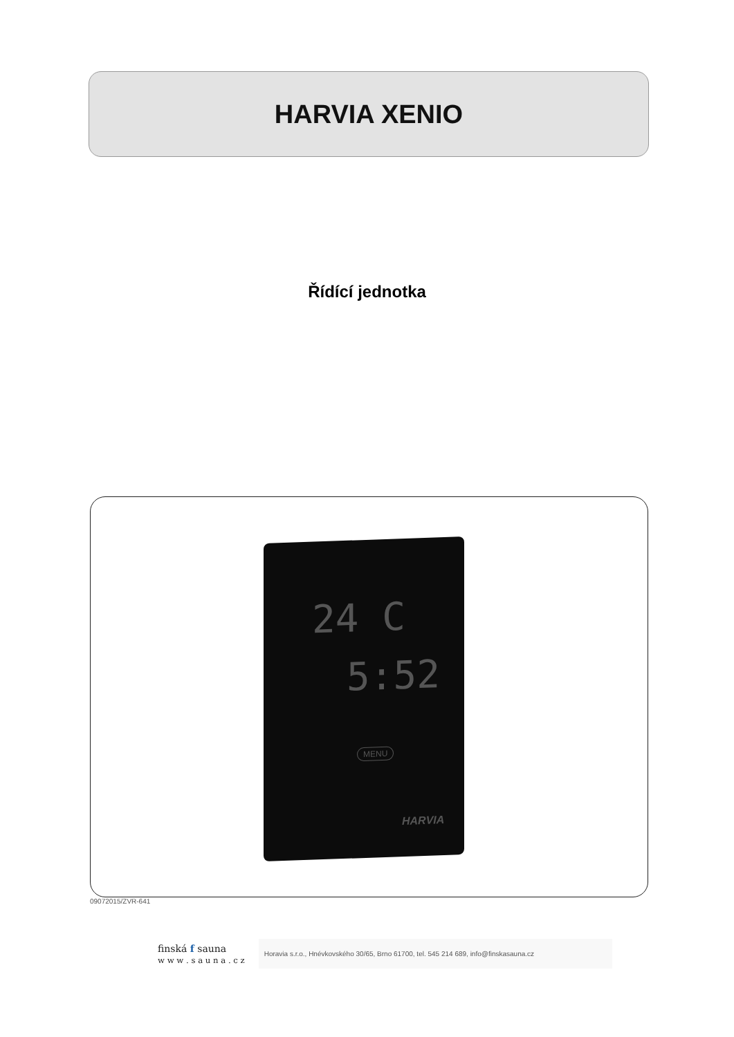HARVIA XENIO
Řídící jednotka
24 C
5:52
MENU
HARVIA
09072015/ZVR-641
finská f sauna
w w w . s a u n a . c z
Horavia s.r.o., Hnévkovského 30/65, Brno 61700, tel. 545 214 689, info@finskasauna.cz